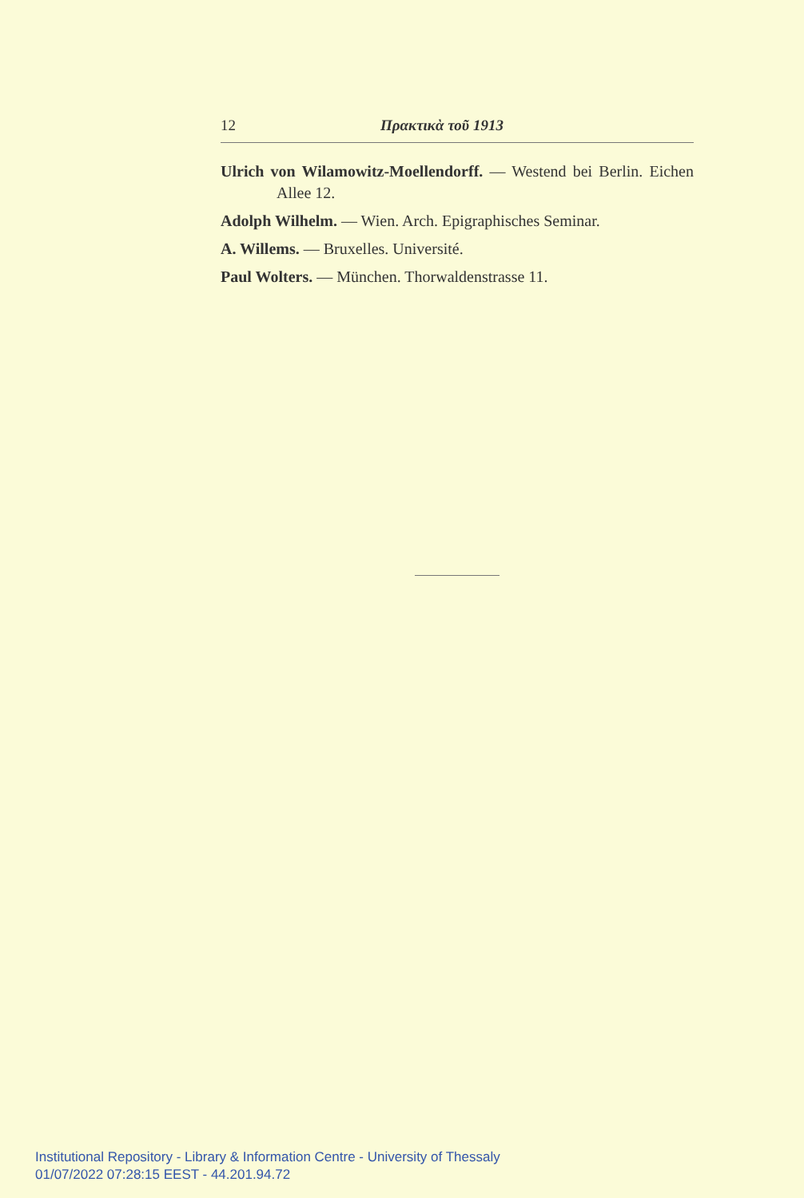12 Πρακτικὰ τοῦ 1913
Ulrich von Wilamowitz-Moellendorff. — Westend bei Berlin. Eichen Allee 12.
Adolph Wilhelm. — Wien. Arch. Epigraphisches Seminar.
A. Willems. — Bruxelles. Université.
Paul Wolters. — München. Thorwaldenstrasse 11.
Institutional Repository - Library & Information Centre - University of Thessaly
01/07/2022 07:28:15 EEST - 44.201.94.72